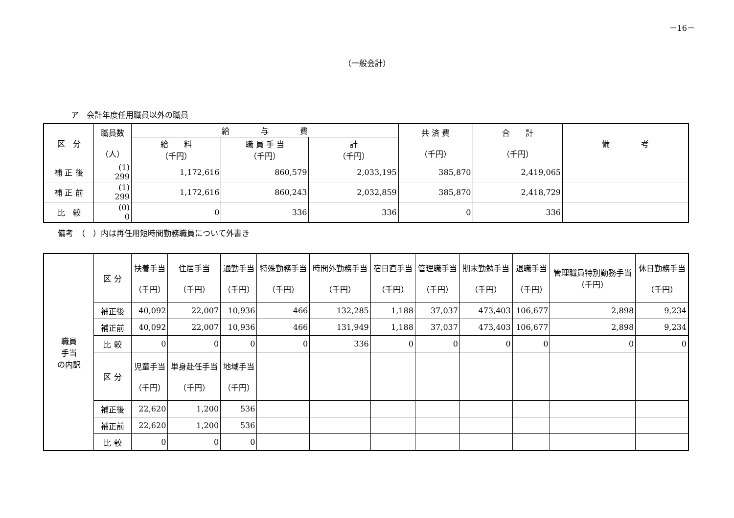－16－
（一般会計）
ア　会計年度任用職員以外の職員
| 区 分 | 職員数 （人） | 給 与 費 | | | 共 済 費 （千円） | 合 計 （千円） | 備 考 |
| --- | --- | --- | --- | --- | --- | --- | --- |
| | | 給 料 （千円） | 職 員 手 当 （千円） | 計 （千円） | | | |
| 補 正 後 | (1) 299 | 1,172,616 | 860,579 | 2,033,195 | 385,870 | 2,419,065 | |
| 補 正 前 | (1) 299 | 1,172,616 | 860,243 | 2,032,859 | 385,870 | 2,418,729 | |
| 比 較 | (0) 0 | 0 | 336 | 336 | 0 | 336 | |
備考　（　）内は再任用短時間勤務職員について外書き
| 職員 手当 の内訳 | 区 分 | 扶養手当 （千円） | 住居手当 （千円） | 通勤手当 （千円） | 特殊勤務手当 （千円） | 時間外勤務手当 （千円） | 宿日直手当 （千円） | 管理職手当 （千円） | 期末勤勉手当 （千円） | 退職手当 （千円） | 管理職員特別勤務手当 （千円） | 休日勤務手当 （千円） |
| | 補正後 | 40,092 | 22,007 | 10,936 | 466 | 132,285 | 1,188 | 37,037 | 473,403 | 106,677 | 2,898 | 9,234 |
| | 補正前 | 40,092 | 22,007 | 10,936 | 466 | 131,949 | 1,188 | 37,037 | 473,403 | 106,677 | 2,898 | 9,234 |
| | 比 較 | 0 | 0 | 0 | 0 | 336 | 0 | 0 | 0 | 0 | 0 | 0 |
| | 区 分 | 児童手当 （千円） | 単身赴任手当 （千円） | 地域手当 （千円） | | | | | | | | |
| | 補正後 | 22,620 | 1,200 | 536 | | | | | | | | |
| | 補正前 | 22,620 | 1,200 | 536 | | | | | | | | |
| | 比 較 | 0 | 0 | 0 | | | | | | | | |